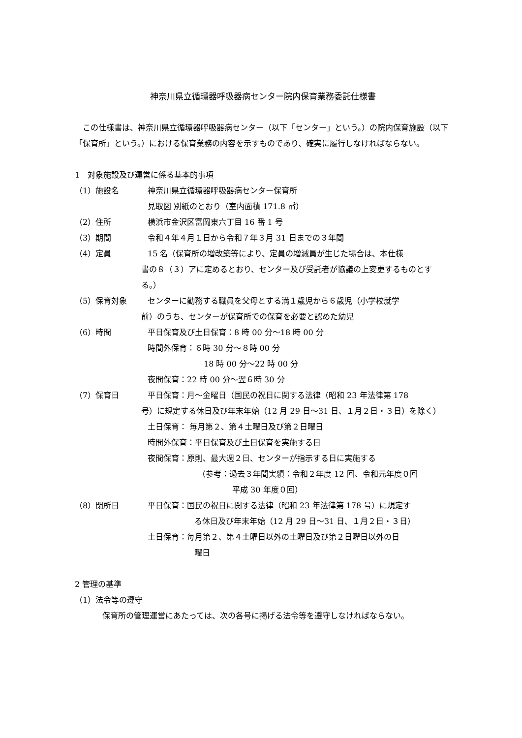神奈川県立循環器呼吸器病センター院内保育業務委託仕様書
この仕様書は、神奈川県立循環器呼吸器病センター（以下「センター」という。）の院内保育施設（以下「保育所」という。）における保育業務の内容を示すものであり、確実に履行しなければならない。
1　対象施設及び運営に係る基本的事項
（1）施設名 神奈川県立循環器呼吸器病センター保育所
見取図 別紙のとおり（室内面積 171.8 ㎡）
（2）住所 横浜市金沢区富岡東六丁目 16 番 1 号
（3）期間 令和４年４月１日から令和７年３月 31 日までの３年間
（4）定員 15 名（保育所の増改築等により、定員の増減員が生じた場合は、本仕様
書の８（３）アに定めるとおり、センター及び受託者が協議の上変更するものとする。）
（5）保育対象 センターに勤務する職員を父母とする満１歳児から６歳児（小学校就学
前）のうち、センターが保育所での保育を必要と認めた幼児
（6）時間 平日保育及び土日保育：8 時 00 分～18 時 00 分
時間外保育：６時 30 分～８時 00 分
18 時 00 分～22 時 00 分
夜間保育：22 時 00 分～翌６時 30 分
（7）保育日 平日保育：月～金曜日（国民の祝日に関する法律（昭和 23 年法律第 178
号）に規定する休日及び年末年始（12 月 29 日～31 日、１月２日・３日）を除く）
土日保育： 毎月第２、第４土曜日及び第２日曜日
時間外保育：平日保育及び土日保育を実施する日
夜間保育：原則、最大週２日、センターが指示する日に実施する
（参考：過去３年間実績：令和２年度 12 回、令和元年度０回
平成 30 年度０回）
（8）閉所日 平日保育：国民の祝日に関する法律（昭和 23 年法律第 178 号）に規定す
る休日及び年末年始（12 月 29 日～31 日、１月２日・３日）
土日保育：毎月第２、第４土曜日以外の土曜日及び第２日曜日以外の日
曜日
2 管理の基準
（1）法令等の遵守
保育所の管理運営にあたっては、次の各号に掲げる法令等を遵守しなければならない。